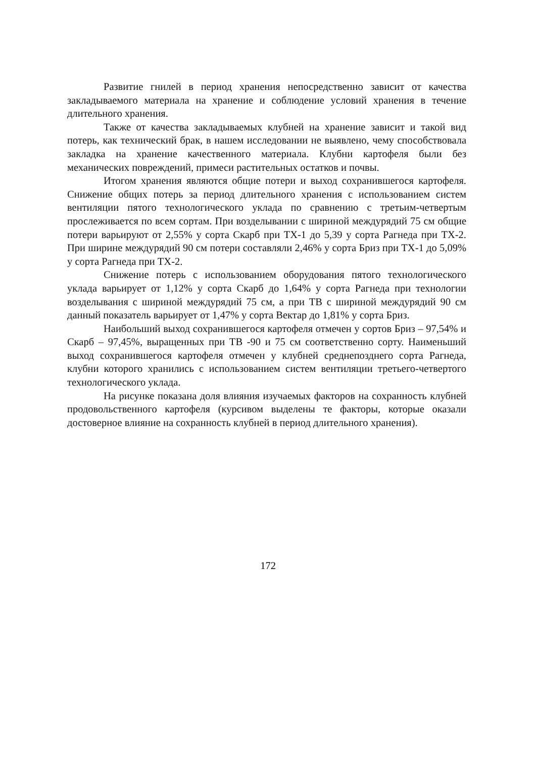Развитие гнилей в период хранения непосредственно зависит от качества закладываемого материала на хранение и соблюдение условий хранения в течение длительного хранения.
Также от качества закладываемых клубней на хранение зависит и такой вид потерь, как технический брак, в нашем исследовании не выявлено, чему способствовала закладка на хранение качественного материала. Клубни картофеля были без механических повреждений, примеси растительных остатков и почвы.
Итогом хранения являются общие потери и выход сохранившегося картофеля. Снижение общих потерь за период длительного хранения с использованием систем вентиляции пятого технологического уклада по сравнению с третьим-четвертым прослеживается по всем сортам. При возделывании с шириной междурядий 75 см общие потери варьируют от 2,55% у сорта Скарб при ТХ-1 до 5,39 у сорта Рагнеда при ТХ-2. При ширине междурядий 90 см потери составляли 2,46% у сорта Бриз при ТХ-1 до 5,09% у сорта Рагнеда при ТХ-2.
Снижение потерь с использованием оборудования пятого технологического уклада варьирует от 1,12% у сорта Скарб до 1,64% у сорта Рагнеда при технологии возделывания с шириной междурядий 75 см, а при ТВ с шириной междурядий 90 см данный показатель варьирует от 1,47% у сорта Вектар до 1,81% у сорта Бриз.
Наибольший выход сохранившегося картофеля отмечен у сортов Бриз – 97,54% и Скарб – 97,45%, выращенных при ТВ -90 и 75 см соответственно сорту. Наименьший выход сохранившегося картофеля отмечен у клубней среднепозднего сорта Рагнеда, клубни которого хранились с использованием систем вентиляции третьего-четвертого технологического уклада.
На рисунке показана доля влияния изучаемых факторов на сохранность клубней продовольственного картофеля (курсивом выделены те факторы, которые оказали достоверное влияние на сохранность клубней в период длительного хранения).
172